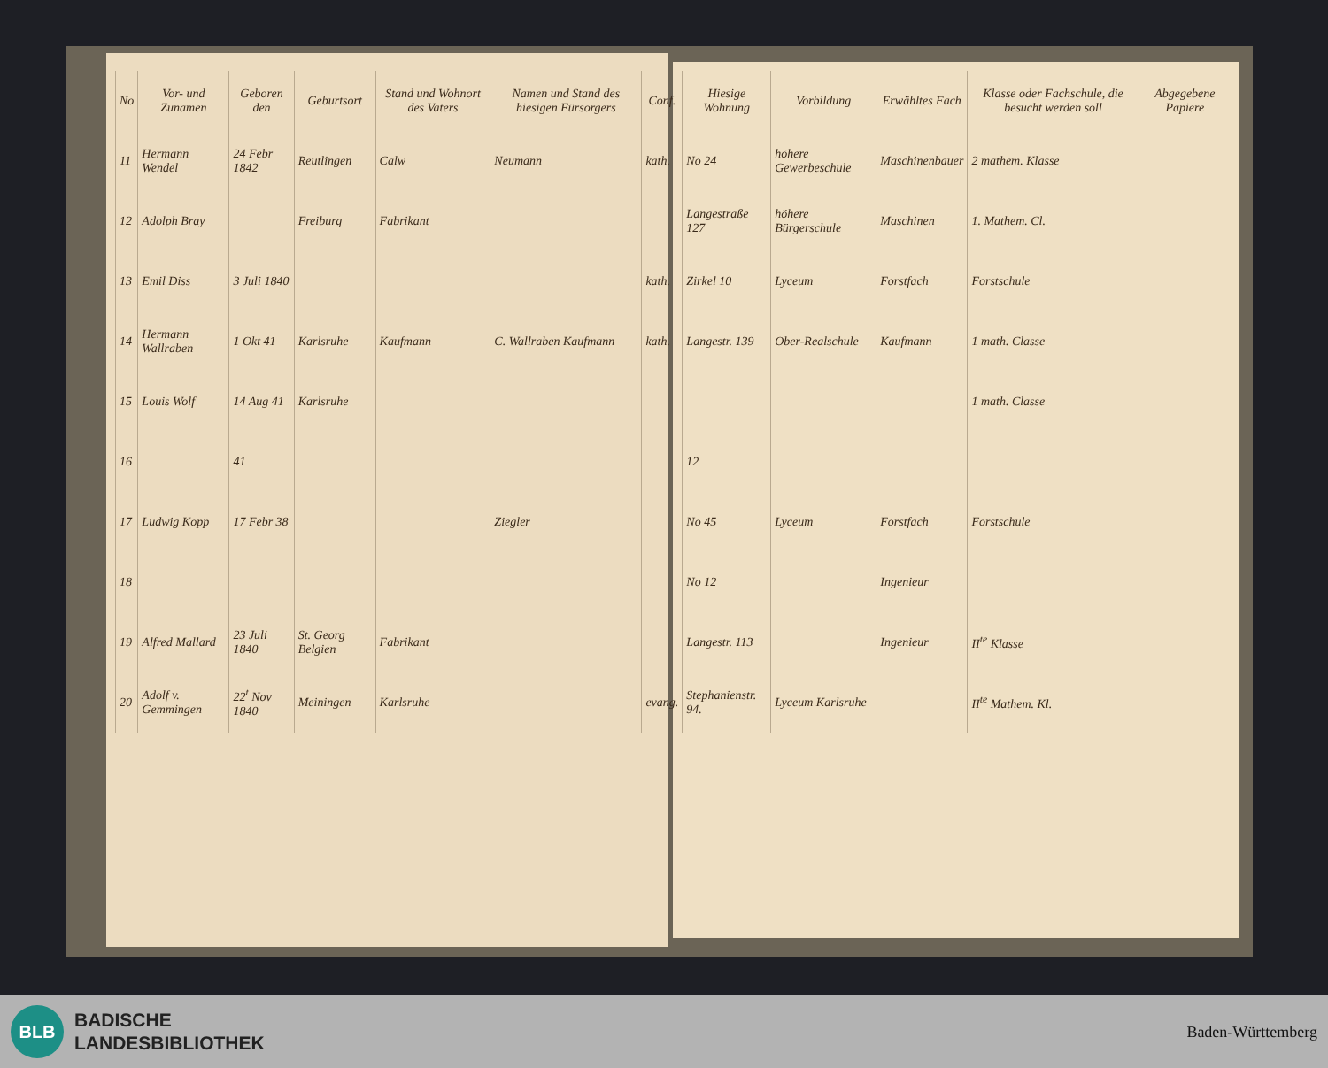| No | Vor- und Zunamen | Geboren den | Geburtsort | Stand und Wohnort des Vaters | Namen und Stand des hiesigen Fürsorgers | Conf. | Hiesige Wohnung | Vorbildung | Erwähltes Fach | Klasse oder Fachschule, die besucht werden soll | Abgegebene Papiere |
| --- | --- | --- | --- | --- | --- | --- | --- | --- | --- | --- | --- |
| 11 | Hermann Wendel | 24 Febr 1842 | Reutlingen | Calw | Neumann | kath. | No 24 | höhere Gewerbeschule | Maschinenbauer | 2 mathem. Klasse | |
| 12 | Adolph Bray | | Freiburg | Fabrikant | | | Langestraße 127 | höhere Bürgerschule | Maschinen | 1. Mathem. Cl. | |
| 13 | Emil Diss | 3 Juli 1840 | | | | kath. | Zirkel 10 | Lyceum | Forstfach | Forstschule | |
| 14 | Hermann Wallraben | 1 Okt 41 | Karlsruhe | Kaufmann | C. Wallraben Kaufmann | kath. | Langestr. 139 | Ober-Realschule | Kaufmann | 1 math. Classe | |
| 15 | Louis Wolf | 14 Aug 41 | Karlsruhe | | | | | | | 1 math. Classe | |
| 16 | | 41 | | | | | 12 | | | | |
| 17 | Ludwig Kopp | 17 Febr 38 | | | Ziegler | | No 45 | Lyceum | Forstfach | Forstschule | |
| 18 | | | | | | | No 12 | | Ingenieur | | |
| 19 | Alfred Mallard | 23 Juli 1840 | St. Georg Belgien | Fabrikant | | | Langestr. 113 | | Ingenieur | II<sup>te</sup> Klasse | |
| 20 | Adolf v. Gemmingen | 22<sup>t</sup> Nov 1840 | Meiningen | Karlsruhe | | evang. | Stephanienstr. 94. | Lyceum Karlsruhe | | II<sup>te</sup> Mathem. Kl. | |
BLB
BADISCHE
LANDESBIBLIOTHEK
Baden-Württemberg